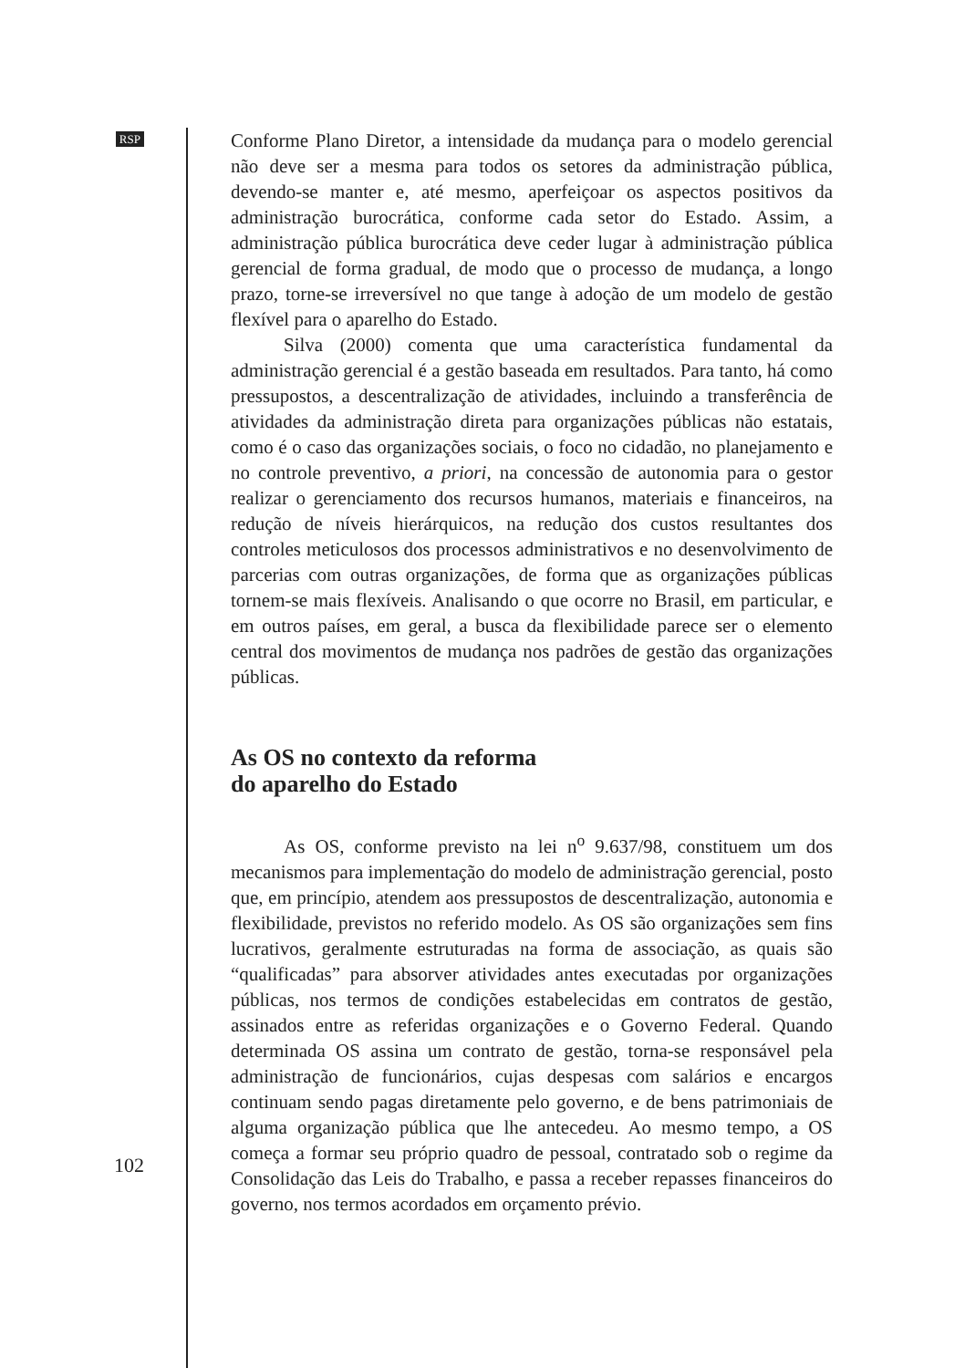RSP
Conforme Plano Diretor, a intensidade da mudança para o modelo gerencial não deve ser a mesma para todos os setores da administração pública, devendo-se manter e, até mesmo, aperfeiçoar os aspectos positivos da administração burocrática, conforme cada setor do Estado. Assim, a administração pública burocrática deve ceder lugar à administração pública gerencial de forma gradual, de modo que o processo de mudança, a longo prazo, torne-se irreversível no que tange à adoção de um modelo de gestão flexível para o aparelho do Estado.
Silva (2000) comenta que uma característica fundamental da administração gerencial é a gestão baseada em resultados. Para tanto, há como pressupostos, a descentralização de atividades, incluindo a transferência de atividades da administração direta para organizações públicas não estatais, como é o caso das organizações sociais, o foco no cidadão, no planejamento e no controle preventivo, a priori, na concessão de autonomia para o gestor realizar o gerenciamento dos recursos humanos, materiais e financeiros, na redução de níveis hierárquicos, na redução dos custos resultantes dos controles meticulosos dos processos administrativos e no desenvolvimento de parcerias com outras organizações, de forma que as organizações públicas tornem-se mais flexíveis. Analisando o que ocorre no Brasil, em particular, e em outros países, em geral, a busca da flexibilidade parece ser o elemento central dos movimentos de mudança nos padrões de gestão das organizações públicas.
As OS no contexto da reforma
do aparelho do Estado
As OS, conforme previsto na lei n<sup>o</sup> 9.637/98, constituem um dos mecanismos para implementação do modelo de administração gerencial, posto que, em princípio, atendem aos pressupostos de descentralização, autonomia e flexibilidade, previstos no referido modelo. As OS são organizações sem fins lucrativos, geralmente estruturadas na forma de associação, as quais são “qualificadas” para absorver atividades antes executadas por organizações públicas, nos termos de condições estabelecidas em contratos de gestão, assinados entre as referidas organizações e o Governo Federal. Quando determinada OS assina um contrato de gestão, torna-se responsável pela administração de funcionários, cujas despesas com salários e encargos continuam sendo pagas diretamente pelo governo, e de bens patrimoniais de alguma organização pública que lhe antecedeu. Ao mesmo tempo, a OS começa a formar seu próprio quadro de pessoal, contratado sob o regime da Consolidação das Leis do Trabalho, e passa a receber repasses financeiros do governo, nos termos acordados em orçamento prévio.
102